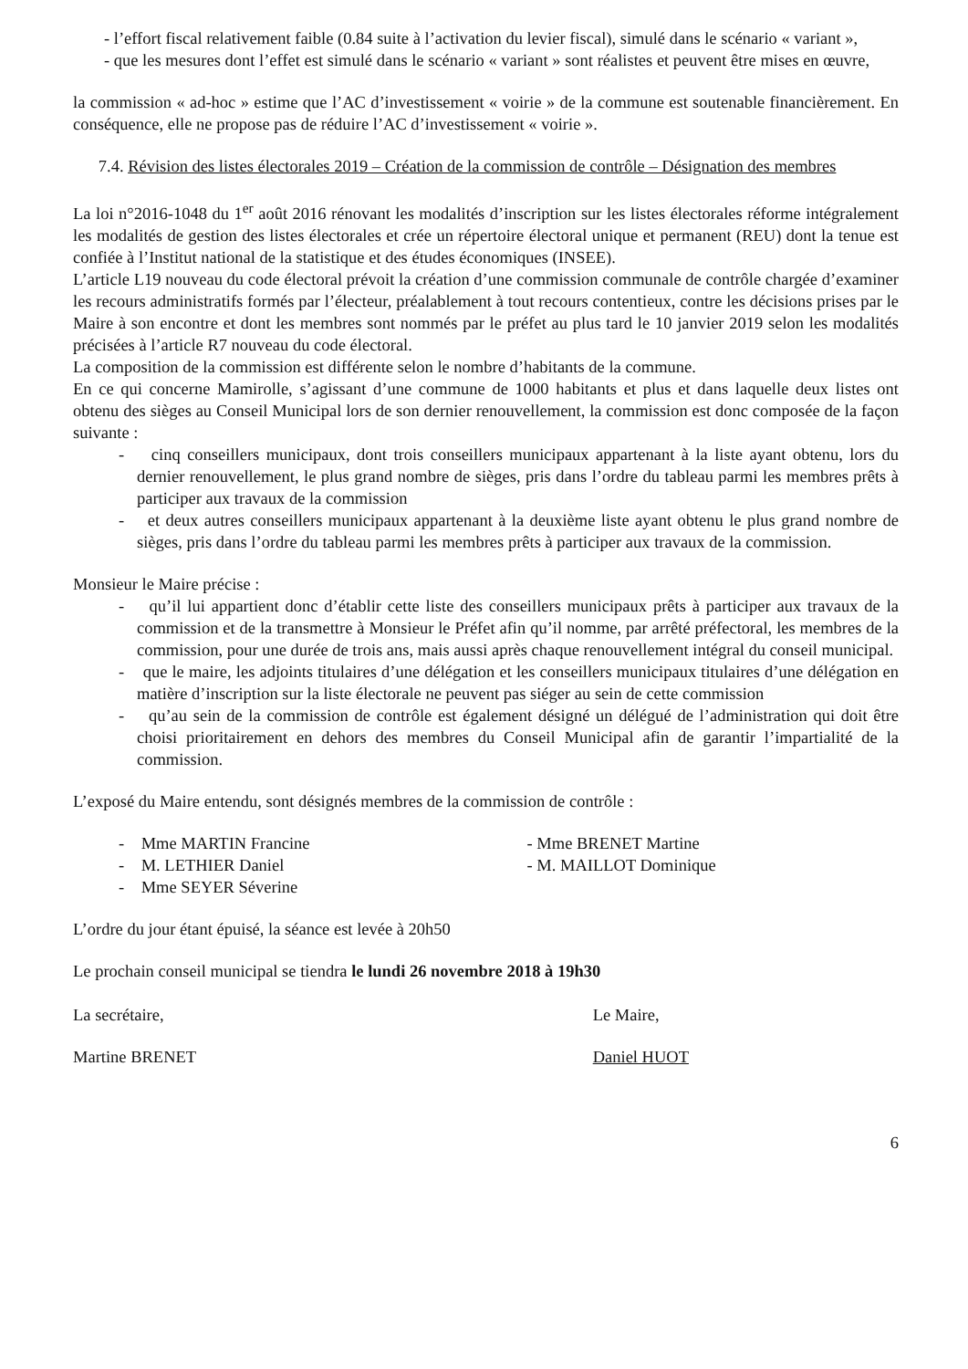- l’effort fiscal relativement faible (0.84 suite à l’activation du levier fiscal), simulé dans le scénario « variant »,
- que les mesures dont l’effet est simulé dans le scénario « variant » sont réalistes et peuvent être mises en œuvre,
la commission « ad-hoc » estime que l’AC d’investissement « voirie » de la commune est soutenable financièrement. En conséquence, elle ne propose pas de réduire l’AC d’investissement « voirie ».
7.4. Révision des listes électorales 2019 – Création de la commission de contrôle – Désignation des membres
La loi n°2016-1048 du 1<sup>er</sup> août 2016 rénovant les modalités d’inscription sur les listes électorales réforme intégralement les modalités de gestion des listes électorales et crée un répertoire électoral unique et permanent (REU) dont la tenue est confiée à l’Institut national de la statistique et des études économiques (INSEE).
L’article L19 nouveau du code électoral prévoit la création d’une commission communale de contrôle chargée d’examiner les recours administratifs formés par l’électeur, préalablement à tout recours contentieux, contre les décisions prises par le Maire à son encontre et dont les membres sont nommés par le préfet au plus tard le 10 janvier 2019 selon les modalités précisées à l’article R7 nouveau du code électoral.
La composition de la commission est différente selon le nombre d’habitants de la commune.
En ce qui concerne Mamirolle, s’agissant d’une commune de 1000 habitants et plus et dans laquelle deux listes ont obtenu des sièges au Conseil Municipal lors de son dernier renouvellement, la commission est donc composée de la façon suivante :
- cinq conseillers municipaux, dont trois conseillers municipaux appartenant à la liste ayant obtenu, lors du dernier renouvellement, le plus grand nombre de sièges, pris dans l’ordre du tableau parmi les membres prêts à participer aux travaux de la commission
- et deux autres conseillers municipaux appartenant à la deuxième liste ayant obtenu le plus grand nombre de sièges, pris dans l’ordre du tableau parmi les membres prêts à participer aux travaux de la commission.
Monsieur le Maire précise :
- qu’il lui appartient donc d’établir cette liste des conseillers municipaux prêts à participer aux travaux de la commission et de la transmettre à Monsieur le Préfet afin qu’il nomme, par arrêté préfectoral, les membres de la commission, pour une durée de trois ans, mais aussi après chaque renouvellement intégral du conseil municipal.
- que le maire, les adjoints titulaires d’une délégation et les conseillers municipaux titulaires d’une délégation en matière d’inscription sur la liste électorale ne peuvent pas siéger au sein de cette commission
- qu’au sein de la commission de contrôle est également désigné un délégué de l’administration qui doit être choisi prioritairement en dehors des membres du Conseil Municipal afin de garantir l’impartialité de la commission.
L’exposé du Maire entendu, sont désignés membres de la commission de contrôle :
- Mme MARTIN Francine
- M. LETHIER Daniel
- Mme SEYER Séverine
- Mme BRENET Martine
- M. MAILLOT Dominique
L’ordre du jour étant épuisé, la séance est levée à 20h50
Le prochain conseil municipal se tiendra le lundi 26 novembre 2018 à 19h30
La secrétaire,
Martine BRENET
Le Maire,
Daniel HUOT
6